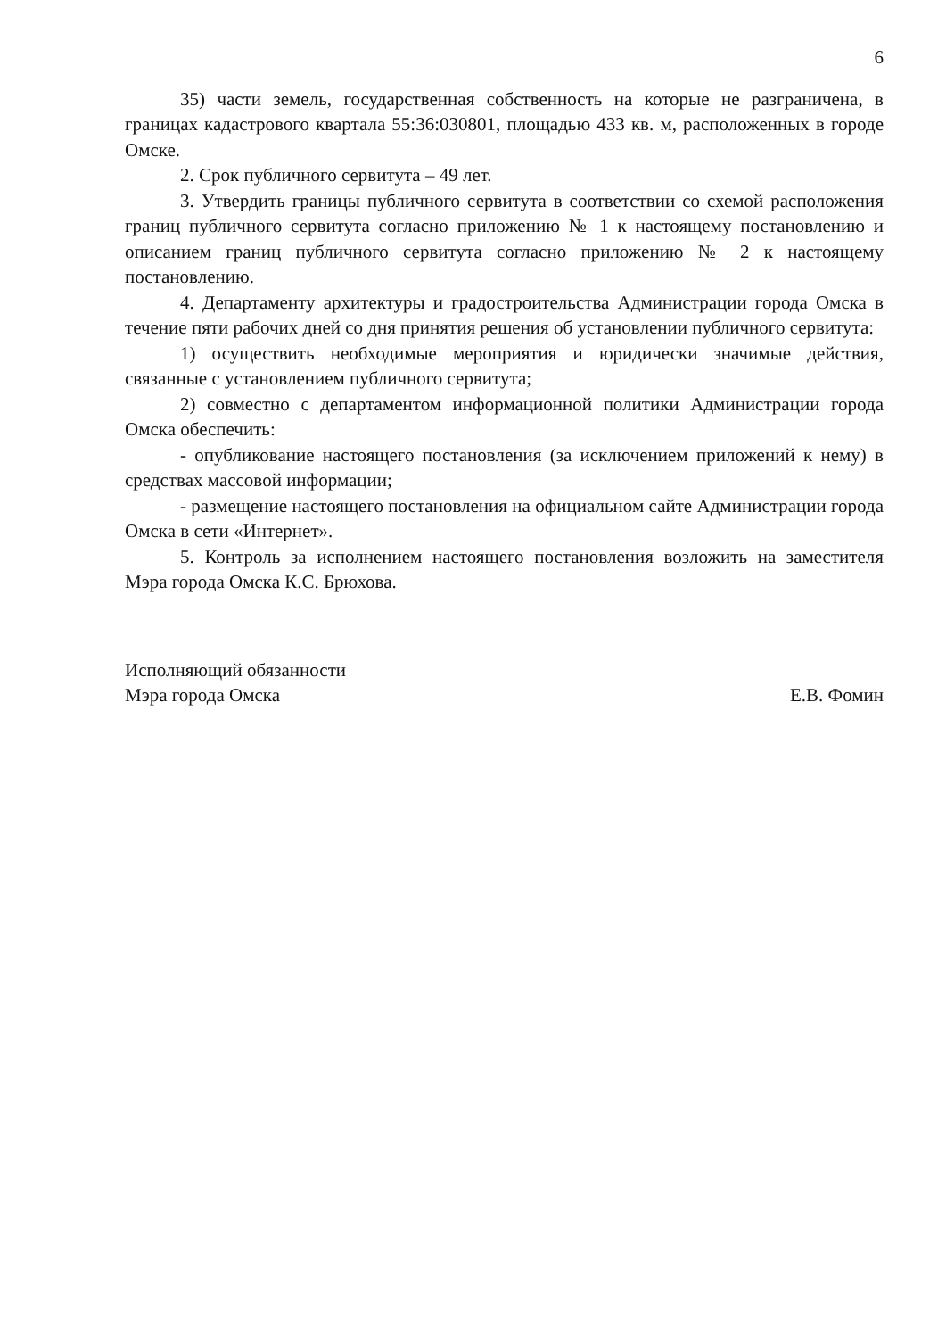6
35) части земель, государственная собственность на которые не разграничена, в границах кадастрового квартала 55:36:030801, площадью 433 кв. м, расположенных в городе Омске.
2. Срок публичного сервитута – 49 лет.
3. Утвердить границы публичного сервитута в соответствии со схемой расположения границ публичного сервитута согласно приложению № 1 к настоящему постановлению и описанием границ публичного сервитута согласно приложению № 2 к настоящему постановлению.
4. Департаменту архитектуры и градостроительства Администрации города Омска в течение пяти рабочих дней со дня принятия решения об установлении публичного сервитута:
1) осуществить необходимые мероприятия и юридически значимые действия, связанные с установлением публичного сервитута;
2) совместно с департаментом информационной политики Администрации города Омска обеспечить:
- опубликование настоящего постановления (за исключением приложений к нему) в средствах массовой информации;
- размещение настоящего постановления на официальном сайте Администрации города Омска в сети «Интернет».
5. Контроль за исполнением настоящего постановления возложить на заместителя Мэра города Омска К.С. Брюхова.
Исполняющий обязанности
Мэра города Омска
Е.В. Фомин